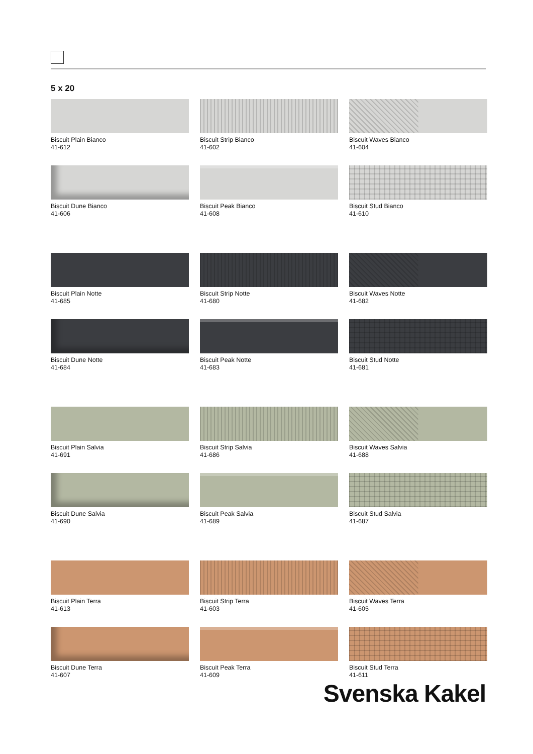5 x 20
Biscuit Plain Bianco
41-612
Biscuit Strip Bianco
41-602
Biscuit Waves Bianco
41-604
Biscuit Dune Bianco
41-606
Biscuit Peak Bianco
41-608
Biscuit Stud Bianco
41-610
Biscuit Plain Notte
41-685
Biscuit Strip Notte
41-680
Biscuit Waves Notte
41-682
Biscuit Dune Notte
41-684
Biscuit Peak Notte
41-683
Biscuit Stud Notte
41-681
Biscuit Plain Salvia
41-691
Biscuit Strip Salvia
41-686
Biscuit Waves Salvia
41-688
Biscuit Dune Salvia
41-690
Biscuit Peak Salvia
41-689
Biscuit Stud Salvia
41-687
Biscuit Plain Terra
41-613
Biscuit Strip Terra
41-603
Biscuit Waves Terra
41-605
Biscuit Dune Terra
41-607
Biscuit Peak Terra
41-609
Biscuit Stud Terra
41-611
Svenska Kakel